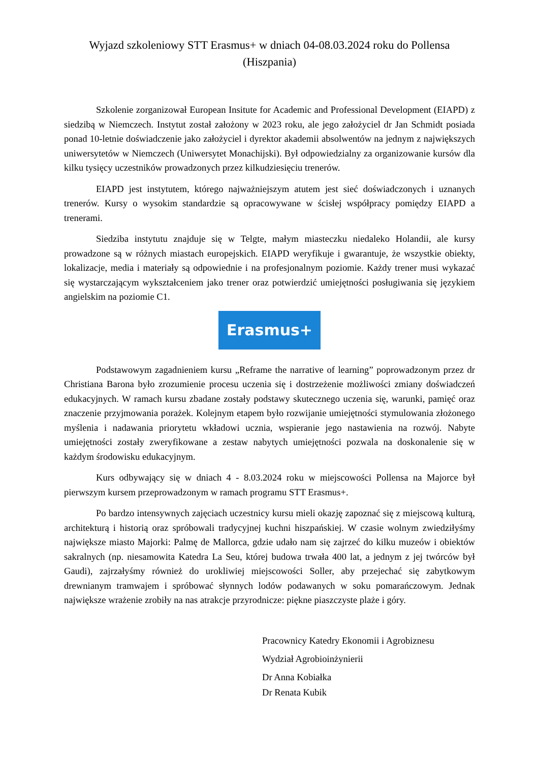Wyjazd szkoleniowy STT Erasmus+ w dniach 04-08.03.2024 roku do Pollensa
(Hiszpania)
Szkolenie zorganizował European Insitute for Academic and Professional Development (EIAPD) z siedzibą w Niemczech. Instytut został założony w 2023 roku, ale jego założyciel dr Jan Schmidt posiada ponad 10-letnie doświadczenie jako założyciel i dyrektor akademii absolwentów na jednym z największych uniwersytetów w Niemczech (Uniwersytet Monachijski). Był odpowiedzialny za organizowanie kursów dla kilku tysięcy uczestników prowadzonych przez kilkudziesięciu trenerów.
EIAPD jest instytutem, którego najważniejszym atutem jest sieć doświadczonych i uznanych trenerów. Kursy o wysokim standardzie są opracowywane w ścisłej współpracy pomiędzy EIAPD a trenerami.
Siedziba instytutu znajduje się w Telgte, małym miasteczku niedaleko Holandii, ale kursy prowadzone są w różnych miastach europejskich. EIAPD weryfikuje i gwarantuje, że wszystkie obiekty, lokalizacje, media i materiały są odpowiednie i na profesjonalnym poziomie. Każdy trener musi wykazać się wystarczającym wykształceniem jako trener oraz potwierdzić umiejętności posługiwania się językiem angielskim na poziomie C1.
Erasmus+
Podstawowym zagadnieniem kursu „Reframe the narrative of learning” poprowadzonym przez dr Christiana Barona było zrozumienie procesu uczenia się i dostrzeżenie możliwości zmiany doświadczeń edukacyjnych. W ramach kursu zbadane zostały podstawy skutecznego uczenia się, warunki, pamięć oraz znaczenie przyjmowania porażek. Kolejnym etapem było rozwijanie umiejętności stymulowania złożonego myślenia i nadawania priorytetu wkładowi ucznia, wspieranie jego nastawienia na rozwój. Nabyte umiejętności zostały zweryfikowane a zestaw nabytych umiejętności pozwala na doskonalenie się w każdym środowisku edukacyjnym.
Kurs odbywający się w dniach 4 - 8.03.2024 roku w miejscowości Pollensa na Majorce był pierwszym kursem przeprowadzonym w ramach programu STT Erasmus+.
Po bardzo intensywnych zajęciach uczestnicy kursu mieli okazję zapoznać się z miejscową kulturą, architekturą i historią oraz spróbowali tradycyjnej kuchni hiszpańskiej. W czasie wolnym zwiedziłyśmy największe miasto Majorki: Palmę de Mallorca, gdzie udało nam się zajrzeć do kilku muzeów i obiektów sakralnych (np. niesamowita Katedra La Seu, której budowa trwała 400 lat, a jednym z jej twórców był Gaudi), zajrzałyśmy również do urokliwiej miejscowości Soller, aby przejechać się zabytkowym drewnianym tramwajem i spróbować słynnych lodów podawanych w soku pomarańczowym. Jednak największe wrażenie zrobiły na nas atrakcje przyrodnicze: piękne piaszczyste plaże i góry.
Pracownicy Katedry Ekonomii i Agrobiznesu
Wydział Agrobioinżynierii
Dr Anna Kobiałka
Dr Renata Kubik